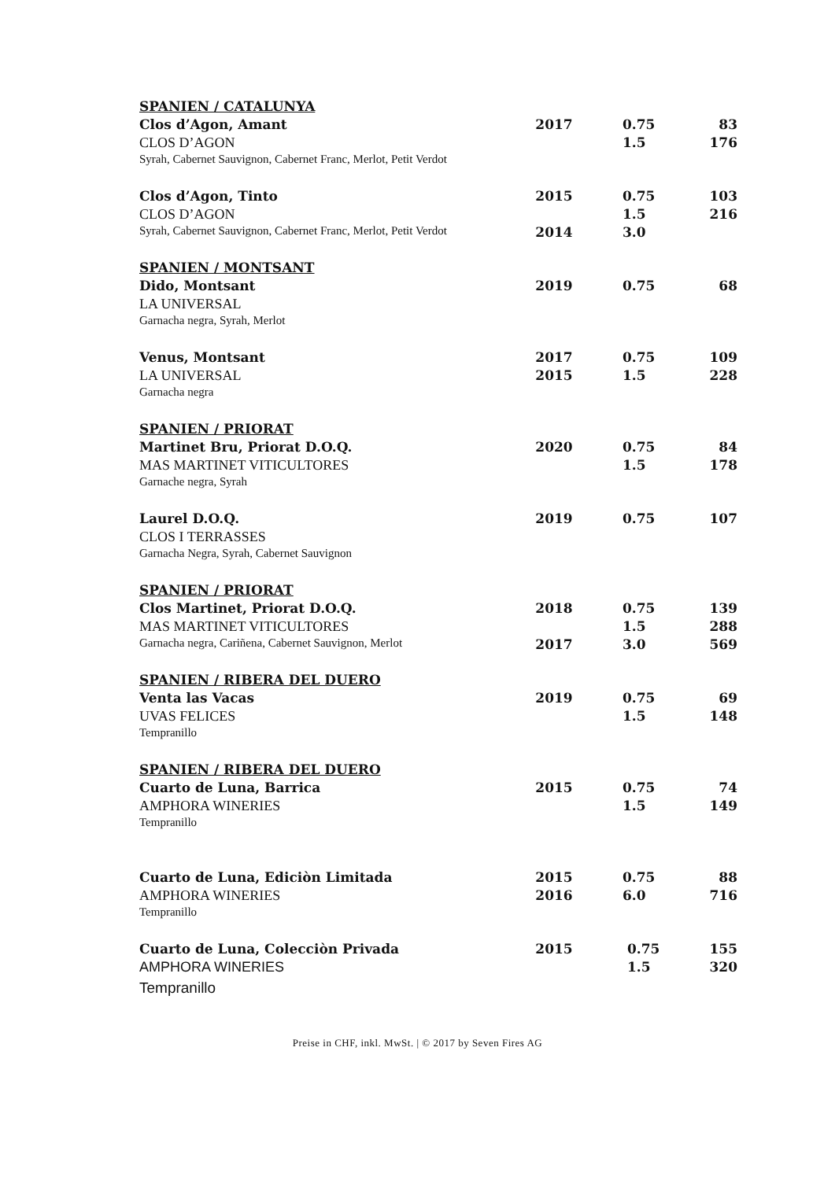| SPANIEN / CATALUNYA | | | |
| Clos d’Agon, Amant | 2017 | 0.75 | 83 |
| CLOS D’AGON | | 1.5 | 176 |
| Syrah, Cabernet Sauvignon, Cabernet Franc, Merlot, Petit Verdot | | | |
| Clos d’Agon, Tinto | 2015 | 0.75 | 103 |
| CLOS D’AGON | | 1.5 | 216 |
| Syrah, Cabernet Sauvignon, Cabernet Franc, Merlot, Petit Verdot | 2014 | 3.0 | |
| SPANIEN / MONTSANT | | | |
| Dido, Montsant | 2019 | 0.75 | 68 |
| LA UNIVERSAL | | | |
| Garnacha negra, Syrah, Merlot | | | |
| Venus, Montsant | 2017 | 0.75 | 109 |
| LA UNIVERSAL | 2015 | 1.5 | 228 |
| Garnacha negra | | | |
| SPANIEN / PRIORAT | | | |
| Martinet Bru, Priorat D.O.Q. | 2020 | 0.75 | 84 |
| MAS MARTINET VITICULTORES | | 1.5 | 178 |
| Garnache negra, Syrah | | | |
| Laurel D.O.Q. | 2019 | 0.75 | 107 |
| CLOS I TERRASSES | | | |
| Garnacha Negra, Syrah, Cabernet Sauvignon | | | |
| SPANIEN / PRIORAT | | | |
| Clos Martinet, Priorat D.O.Q. | 2018 | 0.75 | 139 |
| MAS MARTINET VITICULTORES | | 1.5 | 288 |
| Garnacha negra, Cariñena, Cabernet Sauvignon, Merlot | 2017 | 3.0 | 569 |
| SPANIEN / RIBERA DEL DUERO | | | |
| Venta las Vacas | 2019 | 0.75 | 69 |
| UVAS FELICES | | 1.5 | 148 |
| Tempranillo | | | |
| SPANIEN / RIBERA DEL DUERO | | | |
| Cuarto de Luna, Barrica | 2015 | 0.75 | 74 |
| AMPHORA WINERIES | | 1.5 | 149 |
| Tempranillo | | | |
| Cuarto de Luna, Ediciòn Limitada | 2015 | 0.75 | 88 |
| AMPHORA WINERIES | 2016 | 6.0 | 716 |
| Tempranillo | | | |
| Cuarto de Luna, Colecciòn Privada | 2015 | 0.75 | 155 |
| AMPHORA WINERIES | | 1.5 | 320 |
| Tempranillo | | | |
Preise in CHF, inkl. MwSt. | © 2017 by Seven Fires AG